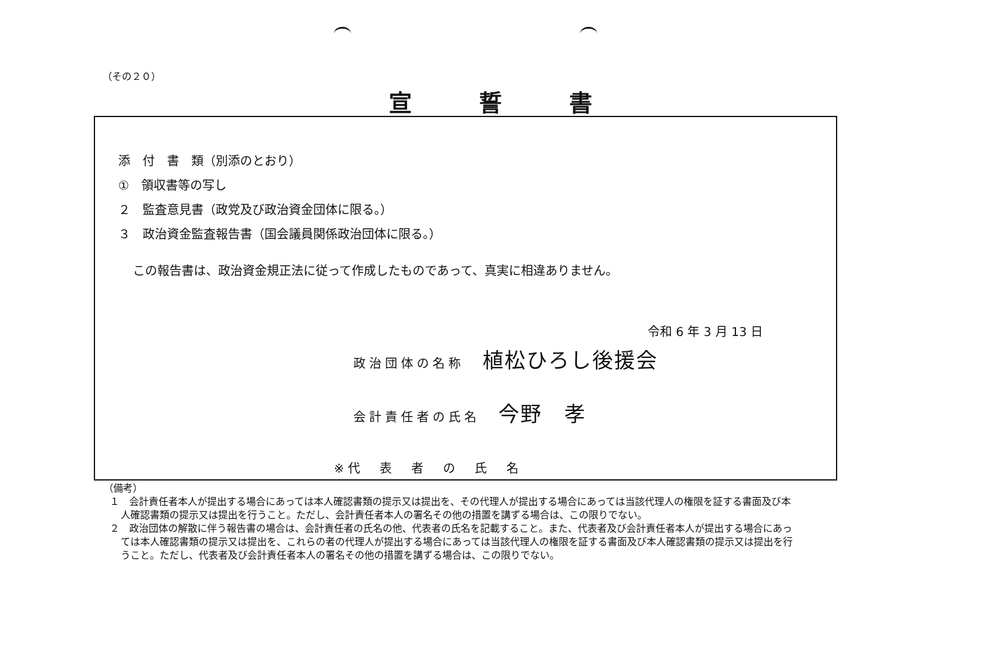（その２０）
宣誓書
添　付　書　類（別添のとおり）
①　領収書等の写し
２　監査意見書（政党及び政治資金団体に限る。）
３　政治資金監査報告書（国会議員関係政治団体に限る。）
この報告書は、政治資金規正法に従って作成したものであって、真実に相違ありません。
令和 6 年 3 月 13 日
政治団体の名称 植松ひろし後援会
会計責任者の氏名 今野　孝
※代　表　者　の　氏　名
（備考）
１　会計責任者本人が提出する場合にあっては本人確認書類の提示又は提出を、その代理人が提出する場合にあっては当該代理人の権限を証する書面及び本人確認書類の提示又は提出を行うこと。ただし、会計責任者本人の署名その他の措置を講ずる場合は、この限りでない。
２　政治団体の解散に伴う報告書の場合は、会計責任者の氏名の他、代表者の氏名を記載すること。また、代表者及び会計責任者本人が提出する場合にあっては本人確認書類の提示又は提出を、これらの者の代理人が提出する場合にあっては当該代理人の権限を証する書面及び本人確認書類の提示又は提出を行うこと。ただし、代表者及び会計責任者本人の署名その他の措置を講ずる場合は、この限りでない。